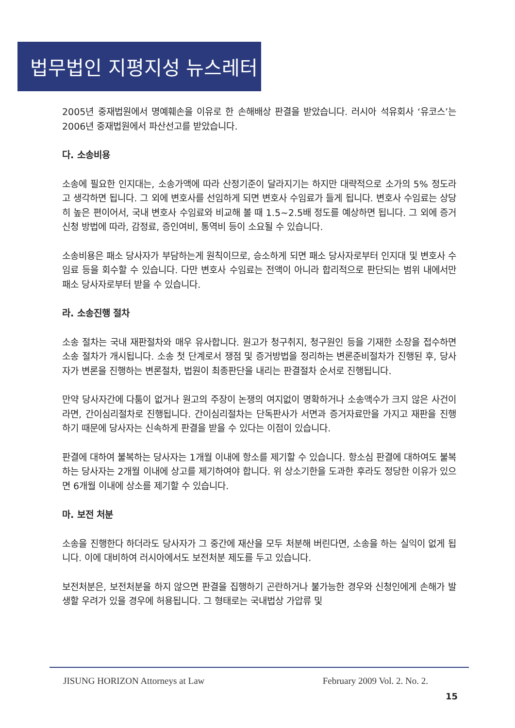법무법인 지평지성 뉴스레터
2005년 중재법원에서 명예훼손을 이유로 한 손해배상 판결을 받았습니다. 러시아 석유회사 ‘유코스’는 2006년 중재법원에서 파산선고를 받았습니다.
다. 소송비용
소송에 필요한 인지대는, 소송가액에 따라 산정기준이 달라지기는 하지만 대략적으로 소가의 5% 정도라고 생각하면 됩니다. 그 외에 변호사를 선임하게 되면 변호사 수임료가 들게 됩니다. 변호사 수임료는 상당히 높은 편이어서, 국내 변호사 수임료와 비교해 볼 때 1.5~2.5배 정도를 예상하면 됩니다. 그 외에 증거신청 방법에 따라, 감정료, 증인여비, 통역비 등이 소요될 수 있습니다.
소송비용은 패소 당사자가 부담하는게 원칙이므로, 승소하게 되면 패소 당사자로부터 인지대 및 변호사 수임료 등을 회수할 수 있습니다. 다만 변호사 수임료는 전액이 아니라 합리적으로 판단되는 범위 내에서만 패소 당사자로부터 받을 수 있습니다.
라. 소송진행 절차
소송 절차는 국내 재판절차와 매우 유사합니다. 원고가 청구취지, 청구원인 등을 기재한 소장을 접수하면 소송 절차가 개시됩니다. 소송 첫 단계로서 쟁점 및 증거방법을 정리하는 변론준비절차가 진행된 후, 당사자가 변론을 진행하는 변론절차, 법원이 최종판단을 내리는 판결절차 순서로 진행됩니다.
만약 당사자간에 다툼이 없거나 원고의 주장이 논쟁의 여지없이 명확하거나 소송액수가 크지 않은 사건이라면, 간이심리절차로 진행됩니다. 간이심리절차는 단독판사가 서면과 증거자료만을 가지고 재판을 진행하기 때문에 당사자는 신속하게 판결을 받을 수 있다는 이점이 있습니다.
판결에 대하여 불복하는 당사자는 1개월 이내에 항소를 제기할 수 있습니다. 항소심 판결에 대하여도 불복하는 당사자는 2개월 이내에 상고를 제기하여야 합니다. 위 상소기한을 도과한 후라도 정당한 이유가 있으면 6개월 이내에 상소를 제기할 수 있습니다.
마. 보전 처분
소송을 진행한다 하더라도 당사자가 그 중간에 재산을 모두 처분해 버린다면, 소송을 하는 실익이 없게 됩니다. 이에 대비하여 러시아에서도 보전처분 제도를 두고 있습니다.
보전처분은, 보전처분을 하지 않으면 판결을 집행하기 곤란하거나 불가능한 경우와 신청인에게 손해가 발생할 우려가 있을 경우에 허용됩니다. 그 형태로는 국내법상 가압류 및
JISUNG HORIZON Attorneys at Law February 2009 Vol. 2. No. 2.
15